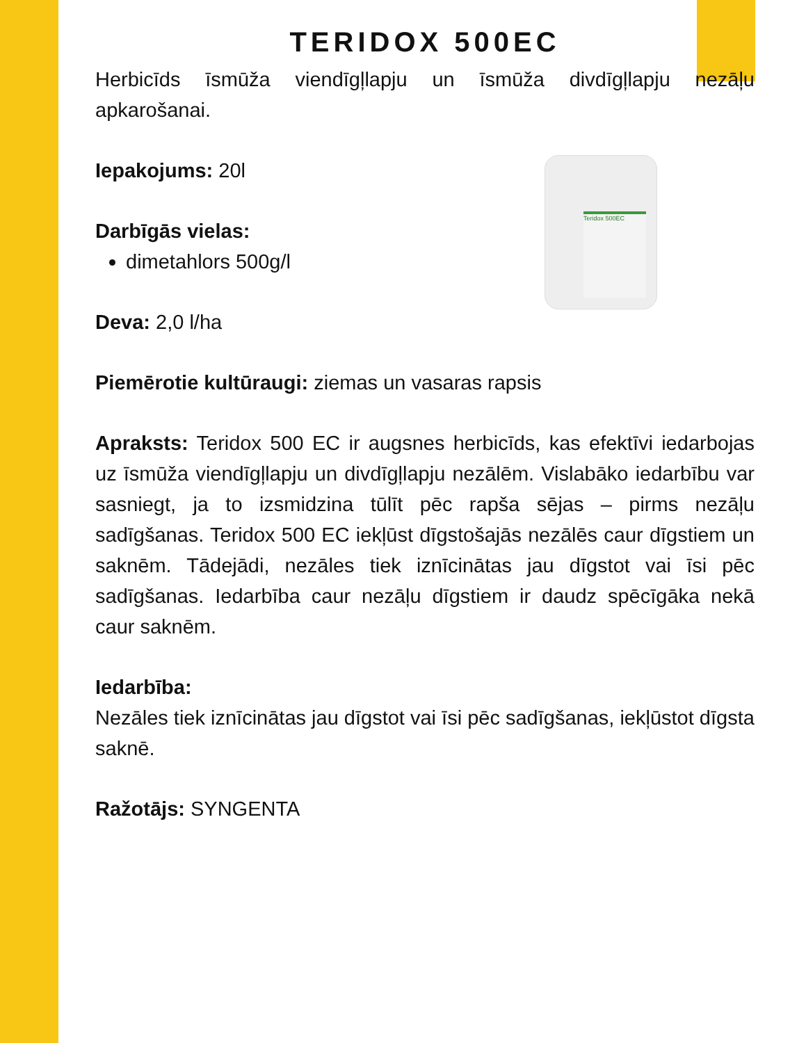TERIDOX 500EC
Herbicīds īsmūža viendīgļlapju un īsmūža divdīgļlapju nezāļu apkarošanai.
Teridox 500EC
Iepakojums: 20l
Darbīgās vielas:
dimetahlors 500g/l
Deva: 2,0 l/ha
Piemērotie kultūraugi: ziemas un vasaras rapsis
Apraksts: Teridox 500 EC ir augsnes herbicīds, kas efektīvi iedarbojas uz īsmūža viendīgļlapju un divdīgļlapju nezālēm. Vislabāko iedarbību var sasniegt, ja to izsmidzina tūlīt pēc rapša sējas – pirms nezāļu sadīgšanas. Teridox 500 EC iekļūst dīgstošajās nezālēs caur dīgstiem un saknēm. Tādejādi, nezāles tiek iznīcinātas jau dīgstot vai īsi pēc sadīgšanas. Iedarbība caur nezāļu dīgstiem ir daudz spēcīgāka nekā caur saknēm.
Iedarbība:
Nezāles tiek iznīcinātas jau dīgstot vai īsi pēc sadīgšanas, iekļūstot dīgsta saknē.
Ražotājs: SYNGENTA